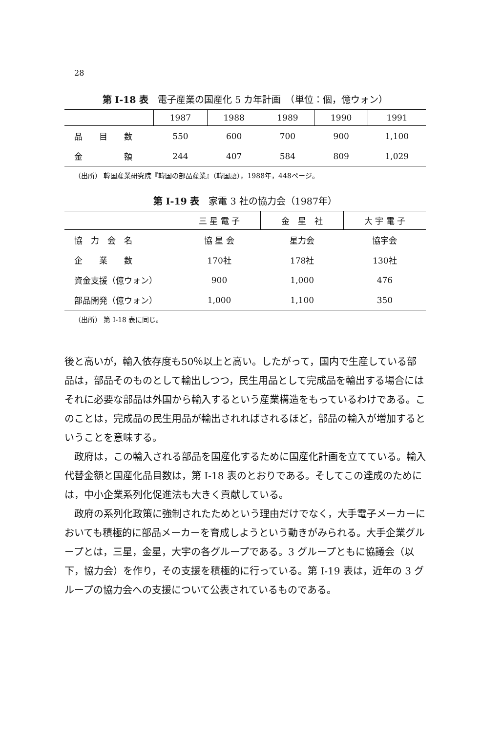28
第 I-18 表　電子産業の国産化 5 カ年計画　（単位：個，億ウォン）
| | 1987 | 1988 | 1989 | 1990 | 1991 |
| --- | --- | --- | --- | --- | --- |
| 品 目 数 | 550 | 600 | 700 | 900 | 1,100 |
| 金 額 | 244 | 407 | 584 | 809 | 1,029 |
（出所） 韓国産業研究院『韓国の部品産業』（韓国語），1988年，448ページ。
第 I-19 表　家電 3 社の協力会（1987年）
| | 三 星 電 子 | 金 星 社 | 大 宇 電 子 |
| --- | --- | --- | --- |
| 協 力 会 名 | 協 星 会 | 星力会 | 協宇会 |
| 企 業 数 | 170社 | 178社 | 130社 |
| 資金支援（億ウォン） | 900 | 1,000 | 476 |
| 部品開発（億ウォン） | 1,000 | 1,100 | 350 |
（出所） 第 I-18 表に同じ。
後と高いが，輸入依存度も50％以上と高い。したがって，国内で生産している部品は，部品そのものとして輸出しつつ，民生用品として完成品を輸出する場合にはそれに必要な部品は外国から輸入するという産業構造をもっているわけである。このことは，完成品の民生用品が輸出されればされるほど，部品の輸入が増加するということを意味する。
政府は，この輸入される部品を国産化するために国産化計画を立てている。輸入代替金額と国産化品目数は，第 I-18 表のとおりである。そしてこの達成のためには，中小企業系列化促進法も大きく貢献している。
政府の系列化政策に強制されたためという理由だけでなく，大手電子メーカーにおいても積極的に部品メーカーを育成しようという動きがみられる。大手企業グループとは，三星，金星，大宇の各グループである。3 グループともに協議会（以下，協力会）を作り，その支援を積極的に行っている。第 I-19 表は，近年の 3 グループの協力会への支援について公表されているものである。